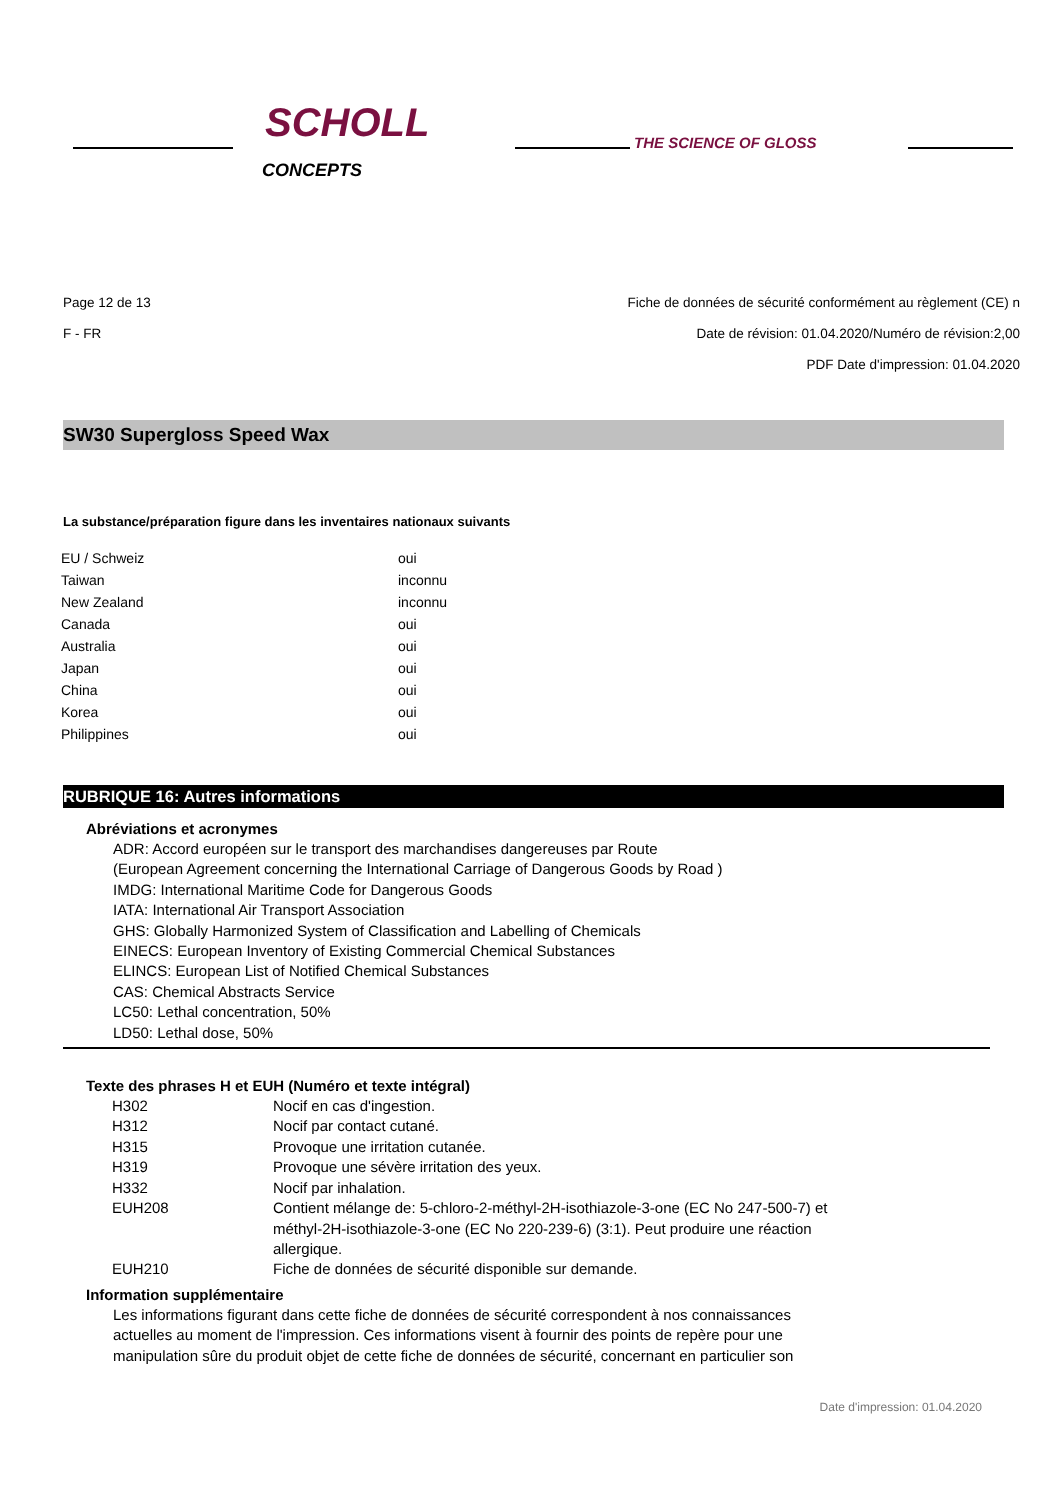SCHOLL
CONCEPTS
THE SCIENCE OF GLOSS
Page 12 de 13 Fiche de données de sécurité conformément au règlement (CE) n
F - FR Date de révision: 01.04.2020/Numéro de révision:2,00
PDF Date d'impression: 01.04.2020
SW30 Supergloss Speed Wax
La substance/préparation figure dans les inventaires nationaux suivants
| EU / Schweiz | oui |
| Taiwan | inconnu |
| New Zealand | inconnu |
| Canada | oui |
| Australia | oui |
| Japan | oui |
| China | oui |
| Korea | oui |
| Philippines | oui |
RUBRIQUE 16: Autres informations
Abréviations et acronymes
ADR: Accord européen sur le transport des marchandises dangereuses par Route
(European Agreement concerning the International Carriage of Dangerous Goods by Road )
IMDG: International Maritime Code for Dangerous Goods
IATA: International Air Transport Association
GHS: Globally Harmonized System of Classification and Labelling of Chemicals
EINECS: European Inventory of Existing Commercial Chemical Substances
ELINCS: European List of Notified Chemical Substances
CAS: Chemical Abstracts Service
LC50: Lethal concentration, 50%
LD50: Lethal dose, 50%
Texte des phrases H et EUH (Numéro et texte intégral)
| H302 | Nocif en cas d'ingestion. |
| H312 | Nocif par contact cutané. |
| H315 | Provoque une irritation cutanée. |
| H319 | Provoque une sévère irritation des yeux. |
| H332 | Nocif par inhalation. |
| EUH208 | Contient mélange de: 5-chloro-2-méthyl-2H-isothiazole-3-one (EC No 247-500-7) et méthyl-2H-isothiazole-3-one (EC No 220-239-6) (3:1). Peut produire une réaction allergique. |
| EUH210 | Fiche de données de sécurité disponible sur demande. |
Information supplémentaire
Les informations figurant dans cette fiche de données de sécurité correspondent à nos connaissances
actuelles au moment de l'impression. Ces informations visent à fournir des points de repère pour une
manipulation sûre du produit objet de cette fiche de données de sécurité, concernant en particulier son
Date d'impression: 01.04.2020